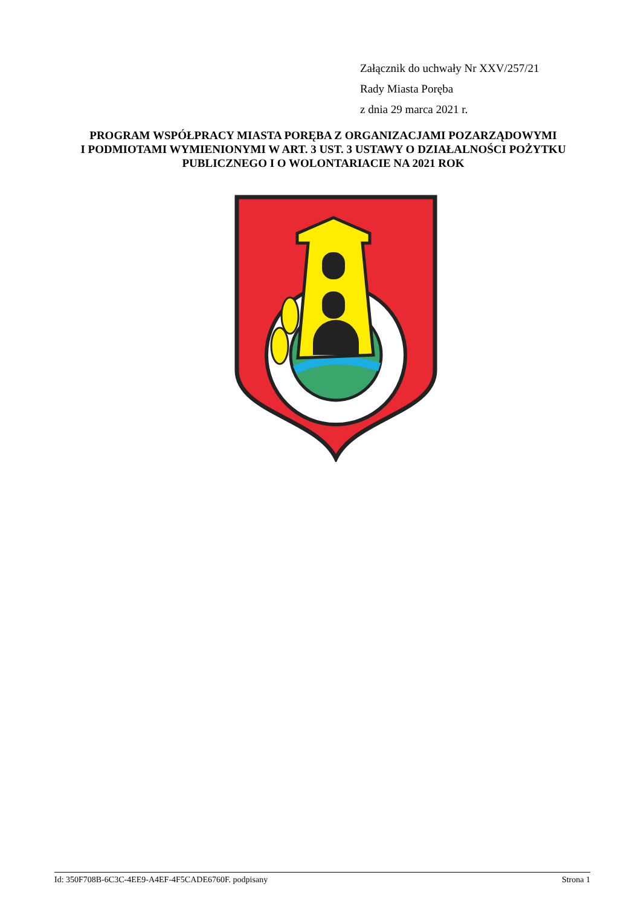Załącznik do uchwały Nr XXV/257/21
Rady Miasta Poręba
z dnia 29 marca 2021 r.
PROGRAM WSPÓŁPRACY MIASTA PORĘBA Z ORGANIZACJAMI POZARZĄDOWYMI
I PODMIOTAMI WYMIENIONYMI W ART. 3 UST. 3 USTAWY O DZIAŁALNOŚCI POŻYTKU
PUBLICZNEGO I O WOLONTARIACIE NA 2021 ROK
Id: 350F708B-6C3C-4EE9-A4EF-4F5CADE6760F. podpisany Strona 1